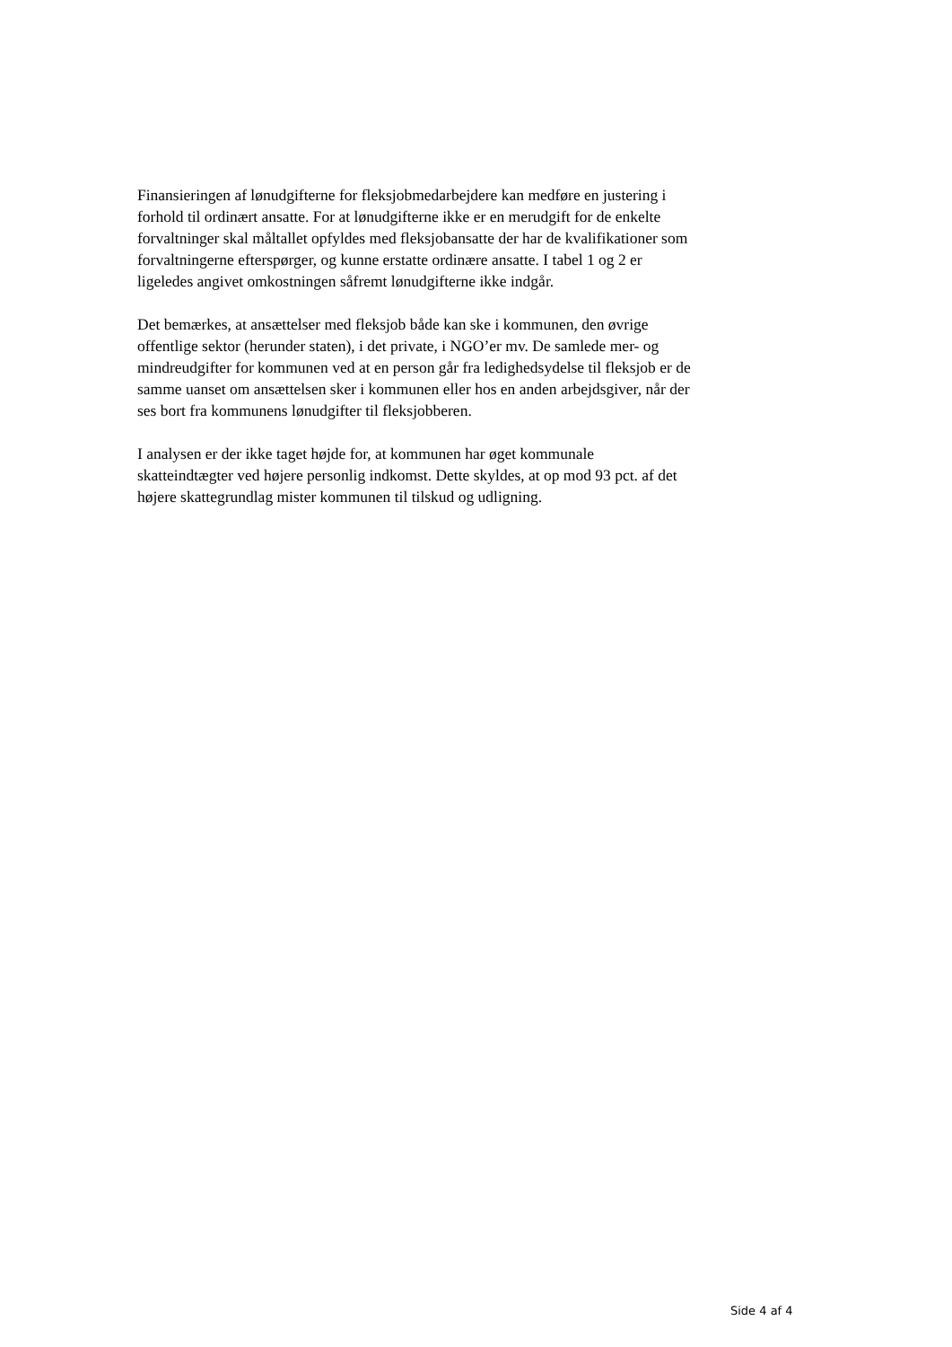Finansieringen af lønudgifterne for fleksjobmedarbejdere kan medføre en justering i forhold til ordinært ansatte. For at lønudgifterne ikke er en merudgift for de enkelte forvaltninger skal måltallet opfyldes med fleksjobansatte der har de kvalifikationer som forvaltningerne efterspørger, og kunne erstatte ordinære ansatte. I tabel 1 og 2 er ligeledes angivet omkostningen såfremt lønudgifterne ikke indgår.
Det bemærkes, at ansættelser med fleksjob både kan ske i kommunen, den øvrige offentlige sektor (herunder staten), i det private, i NGO’er mv. De samlede mer- og mindreudgifter for kommunen ved at en person går fra ledighedsydelse til fleksjob er de samme uanset om ansættelsen sker i kommunen eller hos en anden arbejdsgiver, når der ses bort fra kommunens lønudgifter til fleksjobberen.
I analysen er der ikke taget højde for, at kommunen har øget kommunale skatteindtægter ved højere personlig indkomst. Dette skyldes, at op mod 93 pct. af det højere skattegrundlag mister kommunen til tilskud og udligning.
Side 4 af 4